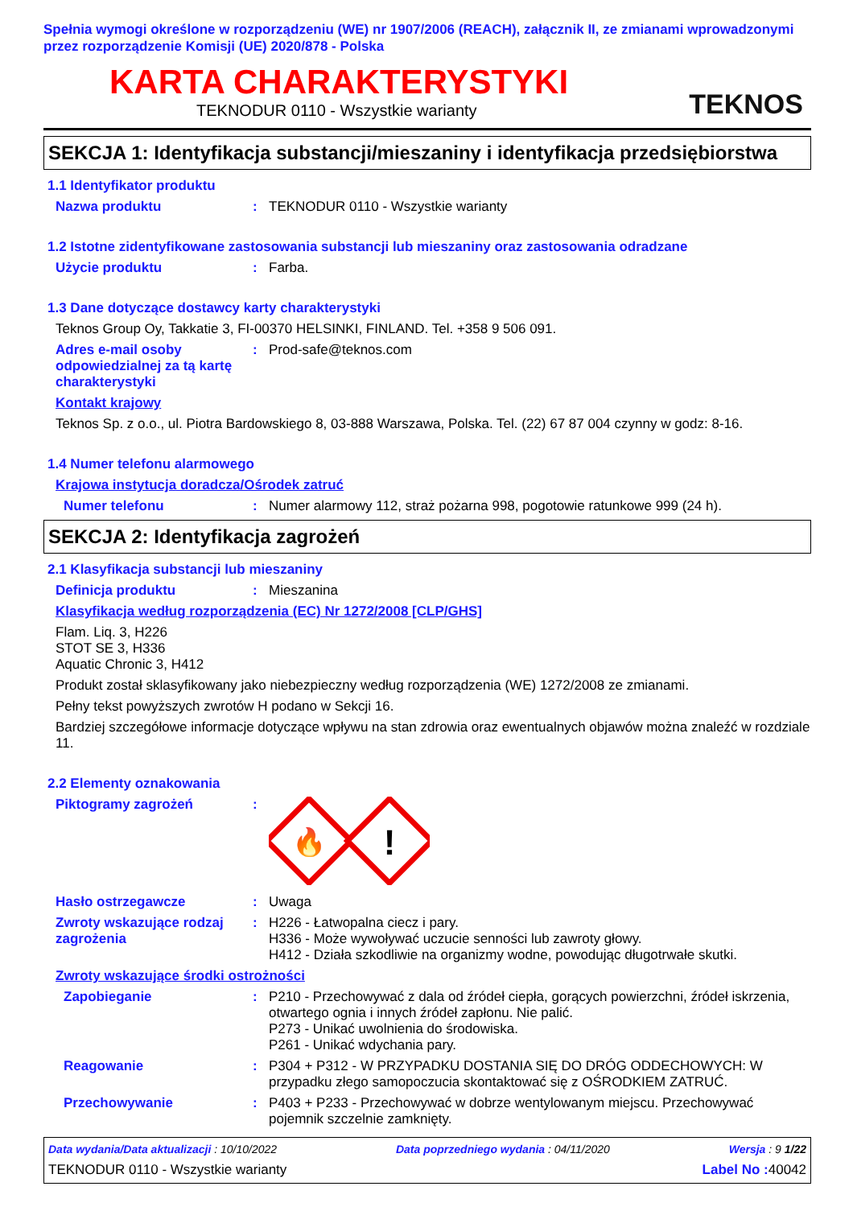Spełnia wymogi określone w rozporządzeniu (WE) nr 1907/2006 (REACH), załącznik II, ze zmianami wprowadzonymi przez rozporządzenie Komisji (UE) 2020/878 - Polska
KARTA CHARAKTERYSTYKI
TEKNODUR 0110 - Wszystkie warianty
TEKNOS
SEKCJA 1: Identyfikacja substancji/mieszaniny i identyfikacja przedsiębiorstwa
1.1 Identyfikator produktu
Nazwa produktu : TEKNODUR 0110 - Wszystkie warianty
1.2 Istotne zidentyfikowane zastosowania substancji lub mieszaniny oraz zastosowania odradzane
Użycie produktu : Farba.
1.3 Dane dotyczące dostawcy karty charakterystyki
Teknos Group Oy, Takkatie 3, FI-00370 HELSINKI, FINLAND. Tel. +358 9 506 091.
Adres e-mail osoby odpowiedzialnej za tą kartę charakterystyki
: Prod-safe@teknos.com
Kontakt krajowy
Teknos Sp. z o.o., ul. Piotra Bardowskiego 8, 03-888 Warszawa, Polska. Tel. (22) 67 87 004 czynny w godz: 8-16.
1.4 Numer telefonu alarmowego
Krajowa instytucja doradcza/Ośrodek zatruć
Numer telefonu : Numer alarmowy 112, straż pożarna 998, pogotowie ratunkowe 999 (24 h).
SEKCJA 2: Identyfikacja zagrożeń
2.1 Klasyfikacja substancji lub mieszaniny
Definicja produktu : Mieszanina
Klasyfikacja według rozporządzenia (EC) Nr 1272/2008 [CLP/GHS]
Flam. Liq. 3, H226
STOT SE 3, H336
Aquatic Chronic 3, H412
Produkt został sklasyfikowany jako niebezpieczny według rozporządzenia (WE) 1272/2008 ze zmianami.
Pełny tekst powyższych zwrotów H podano w Sekcji 16.
Bardziej szczegółowe informacje dotyczące wpływu na stan zdrowia oraz ewentualnych objawów można znaleźć w rozdziale 11.
2.2 Elementy oznakowania
Piktogramy zagrożeń :
🔥
!
Hasło ostrzegawcze : Uwaga
Zwroty wskazujące rodzaj zagrożenia
: H226 - Łatwopalna ciecz i pary.
H336 - Może wywoływać uczucie senności lub zawroty głowy.
H412 - Działa szkodliwie na organizmy wodne, powodując długotrwałe skutki.
Zwroty wskazujące środki ostrożności
Zapobieganie : P210 - Przechowywać z dala od źródeł ciepła, gorących powierzchni, źródeł iskrzenia, otwartego ognia i innych źródeł zapłonu. Nie palić.
P273 - Unikać uwolnienia do środowiska.
P261 - Unikać wdychania pary.
Reagowanie : P304 + P312 - W PRZYPADKU DOSTANIA SIĘ DO DRÓG ODDECHOWYCH: W przypadku złego samopoczucia skontaktować się z OŚRODKIEM ZATRUĆ.
Przechowywanie : P403 + P233 - Przechowywać w dobrze wentylowanym miejscu. Przechowywać pojemnik szczelnie zamknięty.
Data wydania/Data aktualizacji : 10/10/2022 Data poprzedniego wydania : 04/11/2020 Wersja : 9 1/22
TEKNODUR 0110 - Wszystkie warianty Label No : 40042